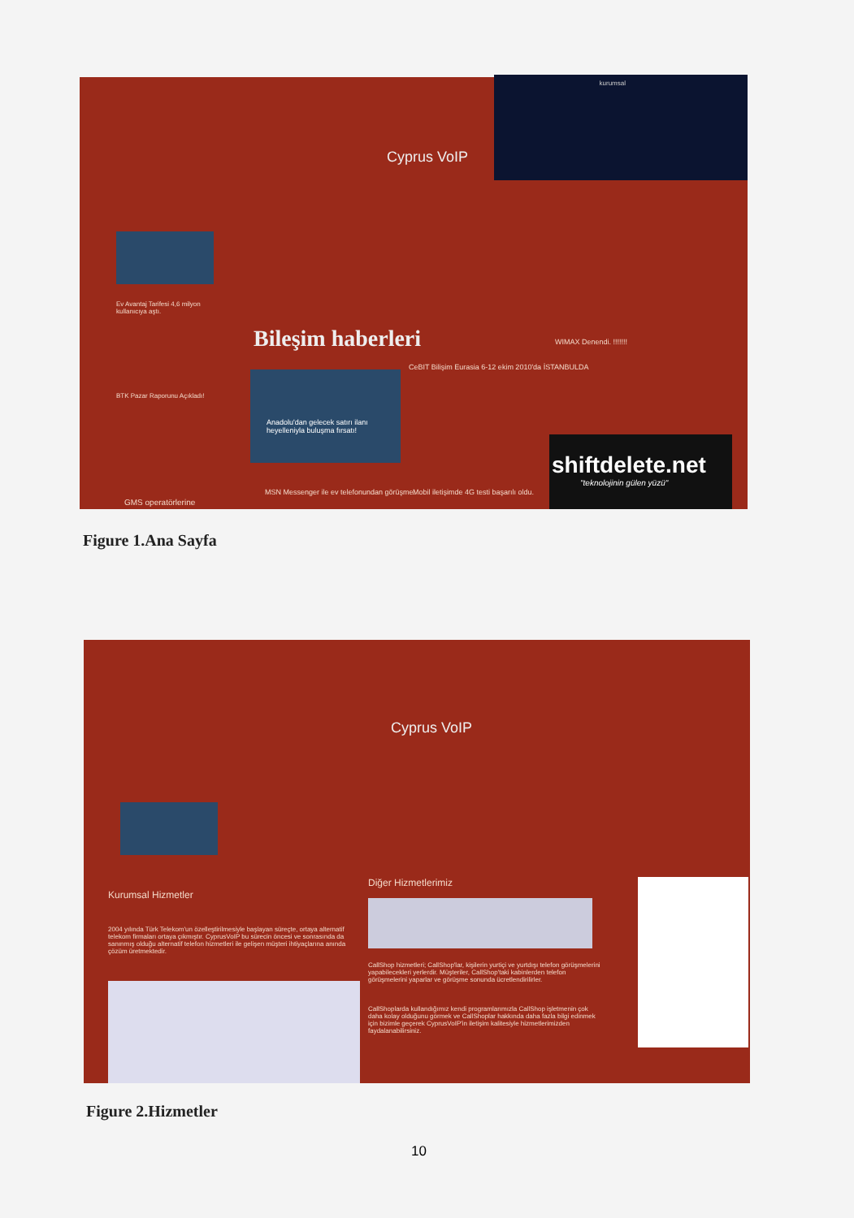kurumsal
Cyprus VoIP
Ev Avantaj Tarifesi 4,6 milyon kullanıcıya aştı.
BTK Pazar Raporunu Açıkladı!
GMS operatörlerine
Bileşim haberleri
Anadolu'dan gelecek satırı ilanı heyelleniyla buluşma fırsatı!
CeBIT Bilişim Eurasia 6-12 ekim 2010'da İSTANBULDA
MSN Messenger ile ev telefonundan görüşme.
Mobil iletişimde 4G testi başarılı oldu.
WIMAX Denendi. !!!!!!!
shiftdelete.net
"teknolojinin gülen yüzü"
Figure 1.Ana Sayfa
Cyprus VoIP
Kurumsal Hizmetler
2004 yılında Türk Telekom'un özelleştirilmesiyle başlayan süreçte, ortaya alternatif telekom firmaları ortaya çıkmıştır. CyprusVoIP bu sürecin öncesi ve sonrasında da sanınmış olduğu alternatif telefon hizmetleri ile gelişen müşteri ihtiyaçlarına anında çözüm üretmektedir.
Diğer Hizmetlerimiz
CallShop hizmetleri; CallShop'lar, kişilerin yurtiçi ve yurtdışı telefon görüşmelerini yapabilecekleri yerlerdir. Müşteriler, CallShop'taki kabinlerden telefon görüşmelerini yaparlar ve görüşme sonunda ücretlendirilirler.
CallShoplarda kullandığımız kendi programlarımızla CallShop işletmenin çok daha kolay olduğunu görmek ve CallShoplar hakkında daha fazla bilgi edinmek için bizimle geçerek CyprusVoIP'in iletişim kalitesiyle hizmetlerimizden faydalanabilirsiniz.
Figure 2.Hizmetler
10